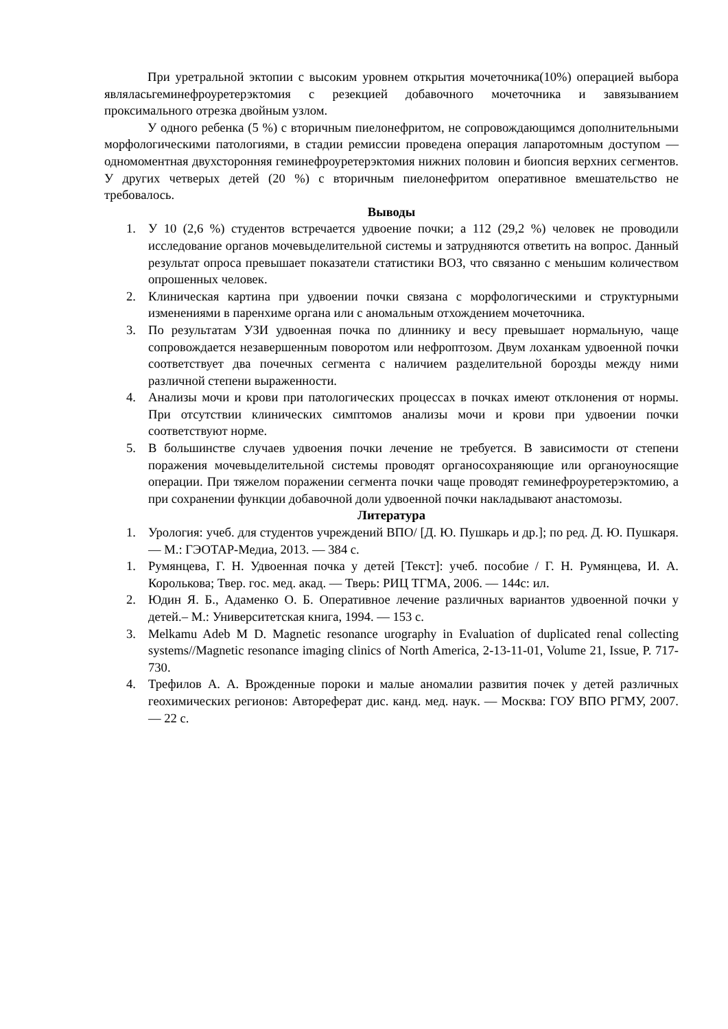При уретральной эктопии с высоким уровнем открытия мочеточника(10%) операцией выбора являласьгеминефроуретерэктомия с резекцией добавочного мочеточника и завязыванием проксимального отрезка двойным узлом.
У одного ребенка (5 %) с вторичным пиелонефритом, не сопровождающимся дополнительными морфологическими патологиями, в стадии ремиссии проведена операция лапаротомным доступом — одномоментная двухсторонняя геминефроуретерэктомия нижних половин и биопсия верхних сегментов. У других четверых детей (20 %) с вторичным пиелонефритом оперативное вмешательство не требовалось.
Выводы
1. У 10 (2,6 %) студентов встречается удвоение почки; а 112 (29,2 %) человек не проводили исследование органов мочевыделительной системы и затрудняются ответить на вопрос. Данный результат опроса превышает показатели статистики ВОЗ, что связанно с меньшим количеством опрошенных человек.
2. Клиническая картина при удвоении почки связана с морфологическими и структурными изменениями в паренхиме органа или с аномальным отхождением мочеточника.
3. По результатам УЗИ удвоенная почка по длиннику и весу превышает нормальную, чаще сопровождается незавершенным поворотом или нефроптозом. Двум лоханкам удвоенной почки соответствует два почечных сегмента с наличием разделительной борозды между ними различной степени выраженности.
4. Анализы мочи и крови при патологических процессах в почках имеют отклонения от нормы. При отсутствии клинических симптомов анализы мочи и крови при удвоении почки соответствуют норме.
5. В большинстве случаев удвоения почки лечение не требуется. В зависимости от степени поражения мочевыделительной системы проводят органосохраняющие или органоуносящие операции. При тяжелом поражении сегмента почки чаще проводят геминефроуретерэктомию, а при сохранении функции добавочной доли удвоенной почки накладывают анастомозы.
Литература
1. Урология: учеб. для студентов учреждений ВПО/ [Д. Ю. Пушкарь и др.]; по ред. Д. Ю. Пушкаря. — М.: ГЭОТАР-Медиа, 2013. — 384 с.
1. Румянцева, Г. Н. Удвоенная почка у детей [Текст]: учеб. пособие / Г. Н. Румянцева, И. А. Королькова; Твер. гос. мед. акад. — Тверь: РИЦ ТГМА, 2006. — 144с: ил.
2. Юдин Я. Б., Адаменко О. Б. Оперативное лечение различных вариантов удвоенной почки у детей.– М.: Университетская книга, 1994. — 153 с.
3. Melkamu Adeb M D. Magnetic resonance urography in Evaluation of duplicated renal collecting systems//Magnetic resonance imaging clinics of North America, 2-13-11-01, Volume 21, Issue, P. 717-730.
4. Трефилов А. А. Врожденные пороки и малые аномалии развития почек у детей различных геохимических регионов: Автореферат дис. канд. мед. наук. — Москва: ГОУ ВПО РГМУ, 2007. — 22 с.